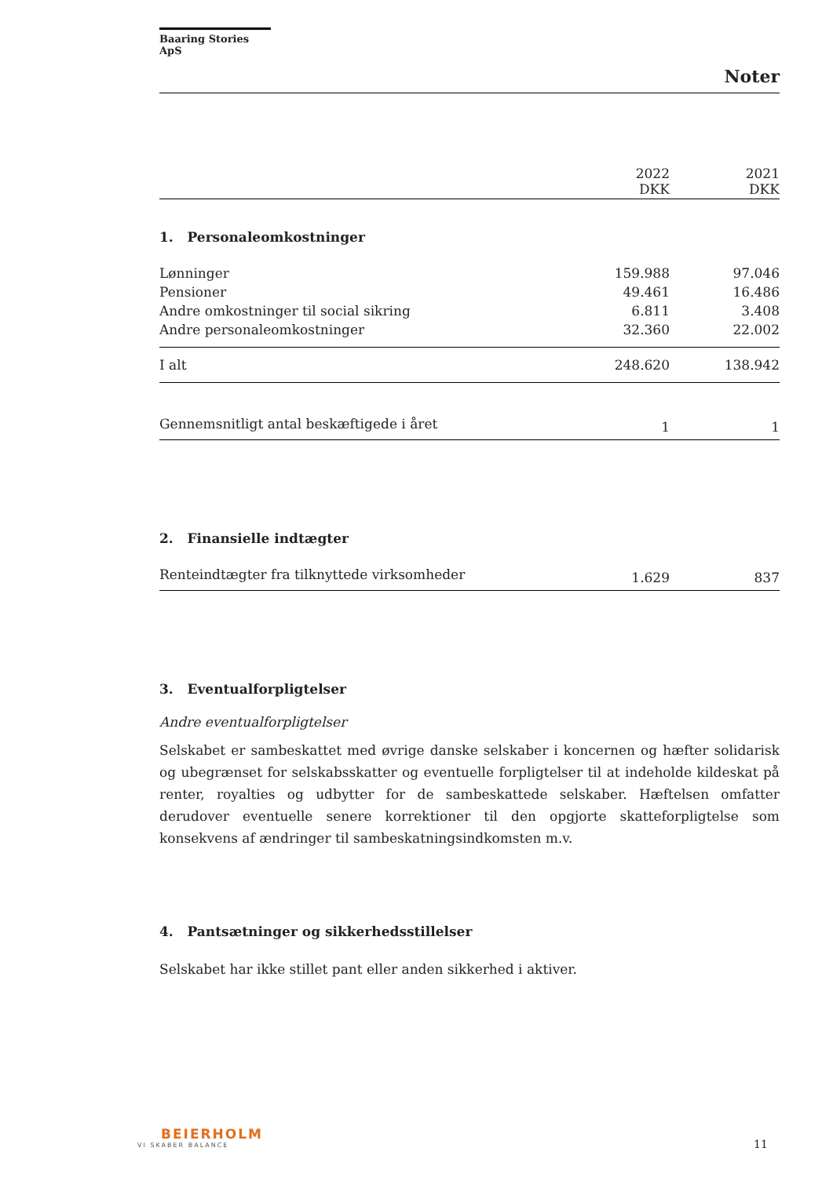Baaring Stories ApS
Noter
| | 2022 DKK | 2021 DKK |
1. Personaleomkostninger
| Lønninger | 159.988 | 97.046 |
| Pensioner | 49.461 | 16.486 |
| Andre omkostninger til social sikring | 6.811 | 3.408 |
| Andre personaleomkostninger | 32.360 | 22.002 |
| I alt | 248.620 | 138.942 |
| Gennemsnitligt antal beskæftigede i året | 1 | 1 |
2. Finansielle indtægter
| Renteindtægter fra tilknyttede virksomheder | 1.629 | 837 |
3. Eventualforpligtelser
Andre eventualforpligtelser
Selskabet er sambeskattet med øvrige danske selskaber i koncernen og hæfter solidarisk og ubegrænset for selskabsskatter og eventuelle forpligtelser til at indeholde kildeskat på renter, royalties og udbytter for de sambeskattede selskaber. Hæftelsen omfatter derudover eventuelle senere korrektioner til den opgjorte skatteforpligtelse som konsekvens af ændringer til sambeskatningsindkomsten m.v.
4. Pantsætninger og sikkerhedsstillelser
Selskabet har ikke stillet pant eller anden sikkerhed i aktiver.
BEIERHOLM
VI SKABER BALANCE
11